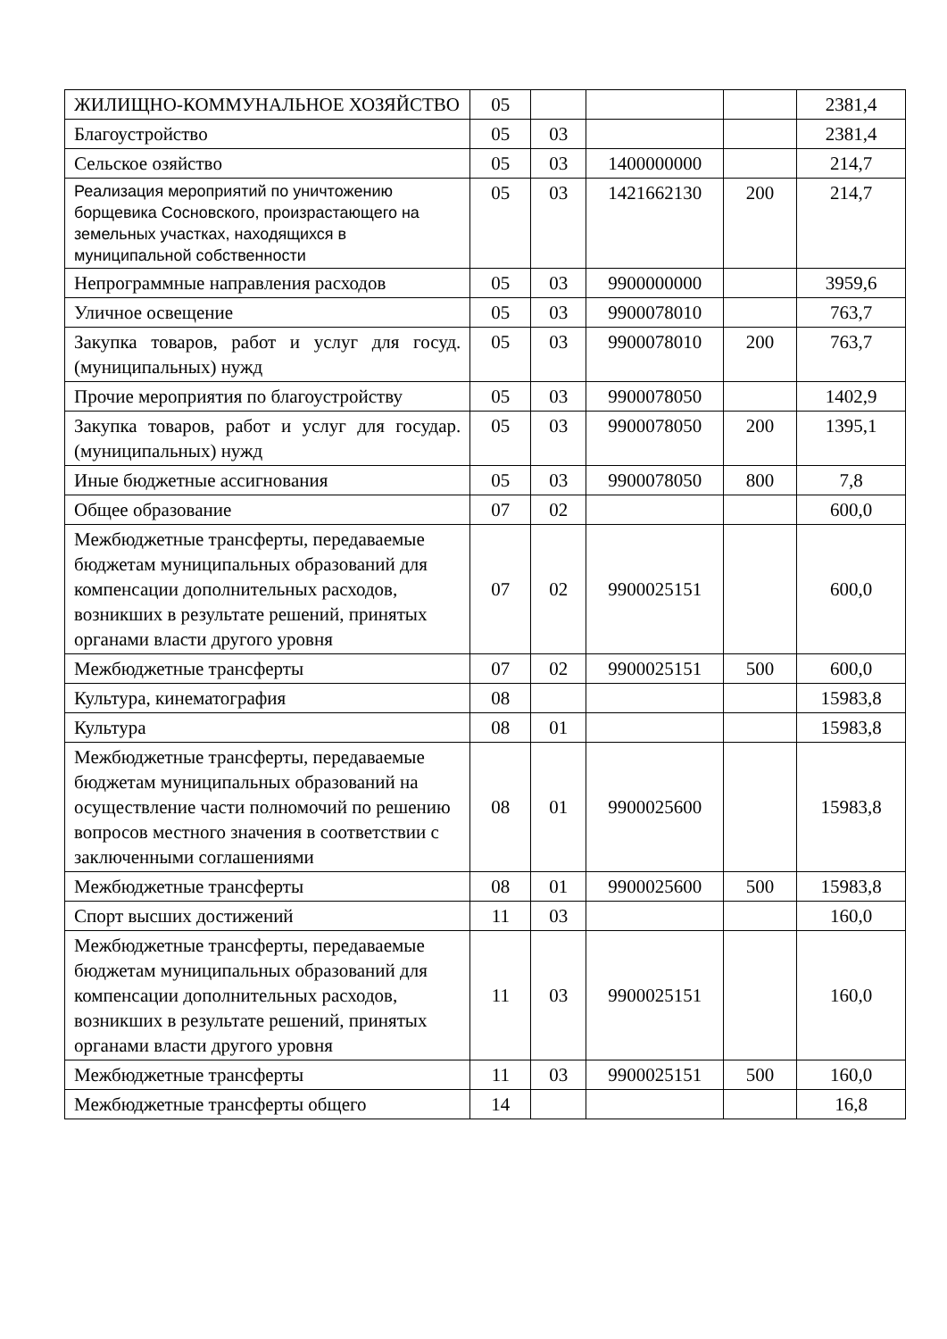| ЖИЛИЩНО-КОММУНАЛЬНОЕ ХОЗЯЙСТВО | 05 | | | | 2381,4 |
| Благоустройство | 05 | 03 | | | 2381,4 |
| Сельское озяйство | 05 | 03 | 1400000000 | | 214,7 |
| Реализация мероприятий по уничтожению борщевика Сосновского, произрастающего на земельных участках, находящихся в муниципальной собственности | 05 | 03 | 1421662130 | 200 | 214,7 |
| Непрограммные направления расходов | 05 | 03 | 9900000000 | | 3959,6 |
| Уличное освещение | 05 | 03 | 9900078010 | | 763,7 |
| Закупка товаров, работ и услуг для госуд. (муниципальных) нужд | 05 | 03 | 9900078010 | 200 | 763,7 |
| Прочие мероприятия по благоустройству | 05 | 03 | 9900078050 | | 1402,9 |
| Закупка товаров, работ и услуг для государ. (муниципальных) нужд | 05 | 03 | 9900078050 | 200 | 1395,1 |
| Иные бюджетные ассигнования | 05 | 03 | 9900078050 | 800 | 7,8 |
| Общее образование | 07 | 02 | | | 600,0 |
| Межбюджетные трансферты, передаваемые бюджетам муниципальных образований для компенсации дополнительных расходов, возникших в результате решений, принятых органами власти другого уровня | 07 | 02 | 9900025151 | | 600,0 |
| Межбюджетные трансферты | 07 | 02 | 9900025151 | 500 | 600,0 |
| Культура, кинематография | 08 | | | | 15983,8 |
| Культура | 08 | 01 | | | 15983,8 |
| Межбюджетные трансферты, передаваемые бюджетам муниципальных образований на осуществление части полномочий по решению вопросов местного значения в соответствии с заключенными соглашениями | 08 | 01 | 9900025600 | | 15983,8 |
| Межбюджетные трансферты | 08 | 01 | 9900025600 | 500 | 15983,8 |
| Спорт высших достижений | 11 | 03 | | | 160,0 |
| Межбюджетные трансферты, передаваемые бюджетам муниципальных образований для компенсации дополнительных расходов, возникших в результате решений, принятых органами власти другого уровня | 11 | 03 | 9900025151 | | 160,0 |
| Межбюджетные трансферты | 11 | 03 | 9900025151 | 500 | 160,0 |
| Межбюджетные трансферты общего | 14 | | | | 16,8 |